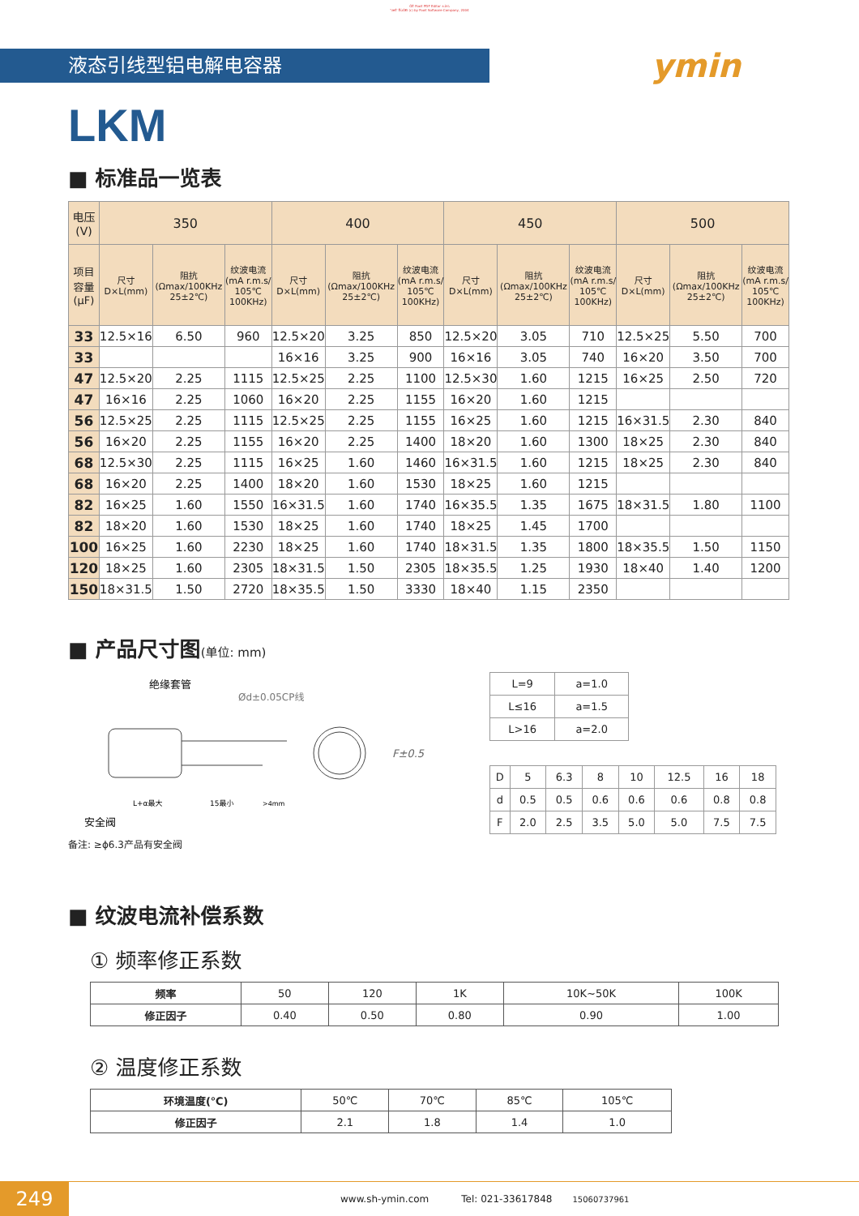ÔÉ Foxit PDF Editor ±à¼­
°æÈ¨ËùÓÐ (c) by Foxit Software Company, 2004
液态引线型铝电解电容器
ymin
LKM
■ 标准品一览表
| 电压(V) | 350 | | | 400 | | | 450 | | | 500 | | |
| --- | --- | --- | --- | --- | --- | --- | --- | --- | --- | --- | --- | --- |
| 项目 容量 (μF) | 尺寸 D×L(mm) | 阻抗 (Ωmax/100KHz 25±2℃) | 纹波电流 (mA r.m.s/ 105℃ 100KHz) | 尺寸 D×L(mm) | 阻抗 (Ωmax/100KHz 25±2℃) | 纹波电流 (mA r.m.s/ 105℃ 100KHz) | 尺寸 D×L(mm) | 阻抗 (Ωmax/100KHz 25±2℃) | 纹波电流 (mA r.m.s/ 105℃ 100KHz) | 尺寸 D×L(mm) | 阻抗 (Ωmax/100KHz 25±2℃) | 纹波电流 (mA r.m.s/ 105℃ 100KHz) |
| 33 | 12.5×16 | 6.50 | 960 | 12.5×20 | 3.25 | 850 | 12.5×20 | 3.05 | 710 | 12.5×25 | 5.50 | 700 |
| 33 | | | | 16×16 | 3.25 | 900 | 16×16 | 3.05 | 740 | 16×20 | 3.50 | 700 |
| 47 | 12.5×20 | 2.25 | 1115 | 12.5×25 | 2.25 | 1100 | 12.5×30 | 1.60 | 1215 | 16×25 | 2.50 | 720 |
| 47 | 16×16 | 2.25 | 1060 | 16×20 | 2.25 | 1155 | 16×20 | 1.60 | 1215 | | | |
| 56 | 12.5×25 | 2.25 | 1115 | 12.5×25 | 2.25 | 1155 | 16×25 | 1.60 | 1215 | 16×31.5 | 2.30 | 840 |
| 56 | 16×20 | 2.25 | 1155 | 16×20 | 2.25 | 1400 | 18×20 | 1.60 | 1300 | 18×25 | 2.30 | 840 |
| 68 | 12.5×30 | 2.25 | 1115 | 16×25 | 1.60 | 1460 | 16×31.5 | 1.60 | 1215 | 18×25 | 2.30 | 840 |
| 68 | 16×20 | 2.25 | 1400 | 18×20 | 1.60 | 1530 | 18×25 | 1.60 | 1215 | | | |
| 82 | 16×25 | 1.60 | 1550 | 16×31.5 | 1.60 | 1740 | 16×35.5 | 1.35 | 1675 | 18×31.5 | 1.80 | 1100 |
| 82 | 18×20 | 1.60 | 1530 | 18×25 | 1.60 | 1740 | 18×25 | 1.45 | 1700 | | | |
| 100 | 16×25 | 1.60 | 2230 | 18×25 | 1.60 | 1740 | 18×31.5 | 1.35 | 1800 | 18×35.5 | 1.50 | 1150 |
| 120 | 18×25 | 1.60 | 2305 | 18×31.5 | 1.50 | 2305 | 18×35.5 | 1.25 | 1930 | 18×40 | 1.40 | 1200 |
| 150 | 18×31.5 | 1.50 | 2720 | 18×35.5 | 1.50 | 3330 | 18×40 | 1.15 | 2350 | | | |
■ 产品尺寸图(单位: mm)
绝缘套管
Ød±0.05CP线
F±0.5
L+α最大
15最小
>4mm
安全阀
备注: ≥ϕ6.3产品有安全阀
| L=9 | a=1.0 |
| L≤16 | a=1.5 |
| L>16 | a=2.0 |
| D | 5 | 6.3 | 8 | 10 | 12.5 | 16 | 18 |
| d | 0.5 | 0.5 | 0.6 | 0.6 | 0.6 | 0.8 | 0.8 |
| F | 2.0 | 2.5 | 3.5 | 5.0 | 5.0 | 7.5 | 7.5 |
■ 纹波电流补偿系数
① 频率修正系数
| 频率 | 50 | 120 | 1K | 10K~50K | 100K |
| 修正因子 | 0.40 | 0.50 | 0.80 | 0.90 | 1.00 |
② 温度修正系数
| 环境温度(℃) | 50℃ | 70℃ | 85℃ | 105℃ |
| 修正因子 | 2.1 | 1.8 | 1.4 | 1.0 |
249
www.sh-ymin.com Tel: 021-33617848 15060737961